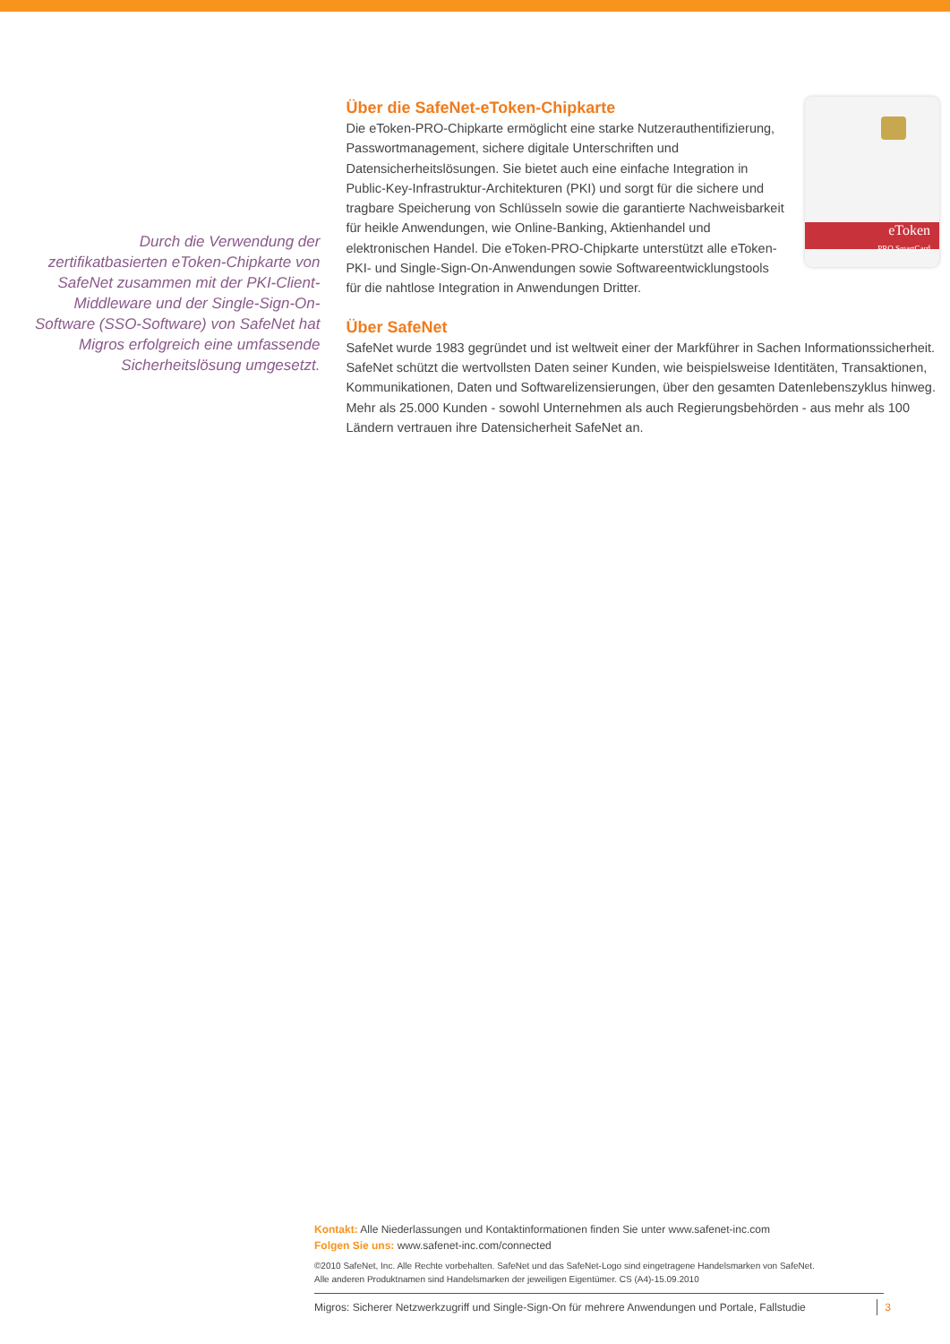Durch die Verwendung der zertifikatbasierten eToken-Chipkarte von SafeNet zusammen mit der PKI-Client-Middleware und der Single-Sign-On-Software (SSO-Software) von SafeNet hat Migros erfolgreich eine umfassende Sicherheitslösung umgesetzt.
eToken
PRO SmartCard
Über die SafeNet-eToken-Chipkarte
Die eToken-PRO-Chipkarte ermöglicht eine starke Nutzerauthentifizierung, Passwortmanagement, sichere digitale Unterschriften und Datensicherheitslösungen. Sie bietet auch eine einfache Integration in Public-Key-Infrastruktur-Architekturen (PKI) und sorgt für die sichere und tragbare Speicherung von Schlüsseln sowie die garantierte Nachweisbarkeit für heikle Anwendungen, wie Online-Banking, Aktienhandel und elektronischen Handel. Die eToken-PRO-Chipkarte unterstützt alle eToken-PKI- und Single-Sign-On-Anwendungen sowie Softwareentwicklungstools für die nahtlose Integration in Anwendungen Dritter.
Über SafeNet
SafeNet wurde 1983 gegründet und ist weltweit einer der Markführer in Sachen Informationssicherheit. SafeNet schützt die wertvollsten Daten seiner Kunden, wie beispielsweise Identitäten, Transaktionen, Kommunikationen, Daten und Softwarelizensierungen, über den gesamten Datenlebenszyklus hinweg. Mehr als 25.000 Kunden - sowohl Unternehmen als auch Regierungsbehörden - aus mehr als 100 Ländern vertrauen ihre Datensicherheit SafeNet an.
Kontakt: Alle Niederlassungen und Kontaktinformationen finden Sie unter www.safenet-inc.com
Folgen Sie uns: www.safenet-inc.com/connected
©2010 SafeNet, Inc. Alle Rechte vorbehalten. SafeNet und das SafeNet-Logo sind eingetragene Handelsmarken von SafeNet.
Alle anderen Produktnamen sind Handelsmarken der jeweiligen Eigentümer. CS (A4)-15.09.2010
Migros: Sicherer Netzwerkzugriff und Single-Sign-On für mehrere Anwendungen und Portale, Fallstudie 3